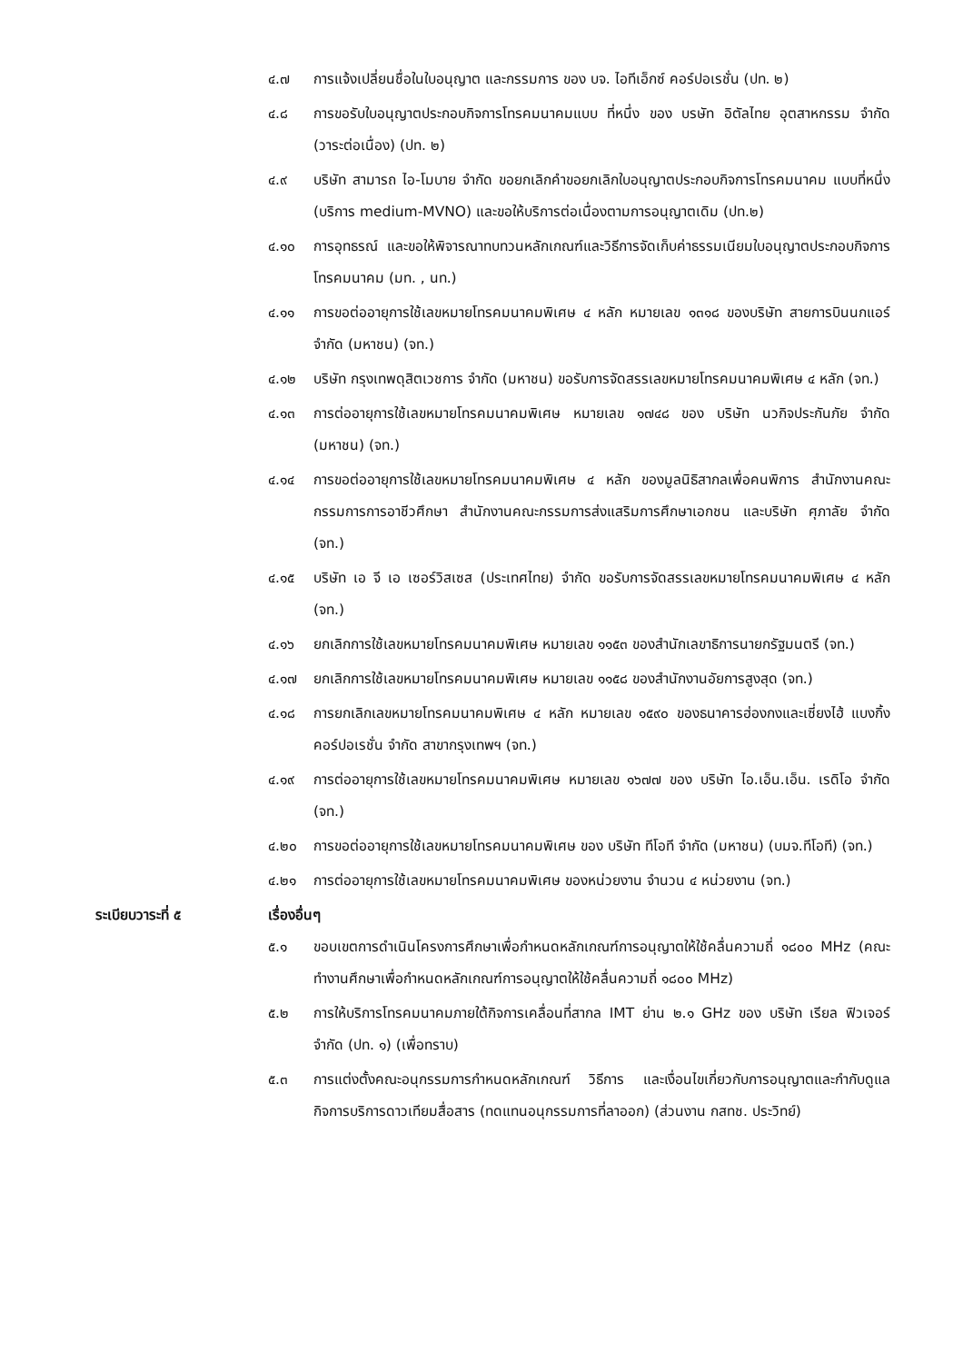๔.๗ การแจ้งเปลี่ยนชื่อในใบอนุญาต และกรรมการ ของ บจ. ไอทีเอ็กซ์ คอร์ปอเรชั่น (ปท. ๒)
๔.๘ การขอรับใบอนุญาตประกอบกิจการโทรคมนาคมแบบ ที่หนึ่ง ของ บรษัท อิตัลไทย อุตสาหกรรม จำกัด (วาระต่อเนื่อง) (ปท. ๒)
๔.๙ บริษัท สามารถ ไอ-โมบาย จำกัด ขอยกเลิกคำขอยกเลิกใบอนุญาตประกอบกิจการโทรคมนาคม แบบที่หนึ่ง (บริการ medium-MVNO) และขอให้บริการต่อเนื่องตามการอนุญาตเดิม (ปท.๒)
๔.๑๐ การอุทธรณ์ และขอให้พิจารณาทบทวนหลักเกณฑ์และวิธีการจัดเก็บค่าธรรมเนียมใบอนุญาตประกอบกิจการโทรคมนาคม (มท. , นท.)
๔.๑๑ การขอต่ออายุการใช้เลขหมายโทรคมนาคมพิเศษ ๔ หลัก หมายเลข ๑๓๑๘ ของบริษัท สายการบินนกแอร์ จำกัด (มหาชน) (จท.)
๔.๑๒ บริษัท กรุงเทพดุสิตเวชการ จำกัด (มหาชน) ขอรับการจัดสรรเลขหมายโทรคมนาคมพิเศษ ๔ หลัก (จท.)
๔.๑๓ การต่ออายุการใช้เลขหมายโทรคมนาคมพิเศษ หมายเลข ๑๗๔๘ ของ บริษัท นวกิจประกันภัย จำกัด (มหาชน) (จท.)
๔.๑๔ การขอต่ออายุการใช้เลขหมายโทรคมนาคมพิเศษ ๔ หลัก ของมูลนิธิสากลเพื่อคนพิการ สำนักงานคณะกรรมการการอาชีวศึกษา สำนักงานคณะกรรมการส่งแสริมการศึกษาเอกชน และบริษัท ศุภาลัย จำกัด (จท.)
๔.๑๕ บริษัท เอ จี เอ เซอร์วิสเซส (ประเทศไทย) จำกัด ขอรับการจัดสรรเลขหมายโทรคมนาคมพิเศษ ๔ หลัก (จท.)
๔.๑๖ ยกเลิกการใช้เลขหมายโทรคมนาคมพิเศษ หมายเลข ๑๑๕๓ ของสำนักเลขาธิการนายกรัฐมนตรี (จท.)
๔.๑๗ ยกเลิกการใช้เลขหมายโทรคมนาคมพิเศษ หมายเลข ๑๑๕๘ ของสำนักงานอัยการสูงสุด (จท.)
๔.๑๘ การยกเลิกเลขหมายโทรคมนาคมพิเศษ ๔ หลัก หมายเลข ๑๕๙๐ ของธนาคารฮ่องกงและเซี่ยงไฮ้ แบงกิ้ง คอร์ปอเรชั่น จำกัด สาขากรุงเทพฯ (จท.)
๔.๑๙ การต่ออายุการใช้เลขหมายโทรคมนาคมพิเศษ หมายเลข ๑๖๗๗ ของ บริษัท ไอ.เอ็น.เอ็น. เรดิโอ จำกัด (จท.)
๔.๒๐ การขอต่ออายุการใช้เลขหมายโทรคมนาคมพิเศษ ของ บริษัท ทีโอที จำกัด (มหาชน) (บมจ.ทีโอที) (จท.)
๔.๒๑ การต่ออายุการใช้เลขหมายโทรคมนาคมพิเศษ ของหน่วยงาน จำนวน ๔ หน่วยงาน (จท.)
ระเบียบวาระที่ ๕ เรื่องอื่นๆ
๕.๑ ขอบเขตการดำเนินโครงการศึกษาเพื่อกำหนดหลักเกณฑ์การอนุญาตให้ใช้คลื่นความถี่ ๑๘๐๐ MHz (คณะทำงานศึกษาเพื่อกำหนดหลักเกณฑ์การอนุญาตให้ใช้คลื่นความถี่ ๑๘๐๐ MHz)
๕.๒ การให้บริการโทรคมนาคมภายใต้กิจการเคลื่อนที่สากล IMT ย่าน ๒.๑ GHz ของ บริษัท เรียล ฟิวเจอร์ จำกัด (ปท. ๑) (เพื่อทราบ)
๕.๓ การแต่งตั้งคณะอนุกรรมการกำหนดหลักเกณฑ์ วิธีการ และเงื่อนไขเกี่ยวกับการอนุญาตและกำกับดูแลกิจการบริการดาวเทียมสื่อสาร (ทดแทนอนุกรรมการที่ลาออก) (ส่วนงาน กสทช. ประวิทย์)